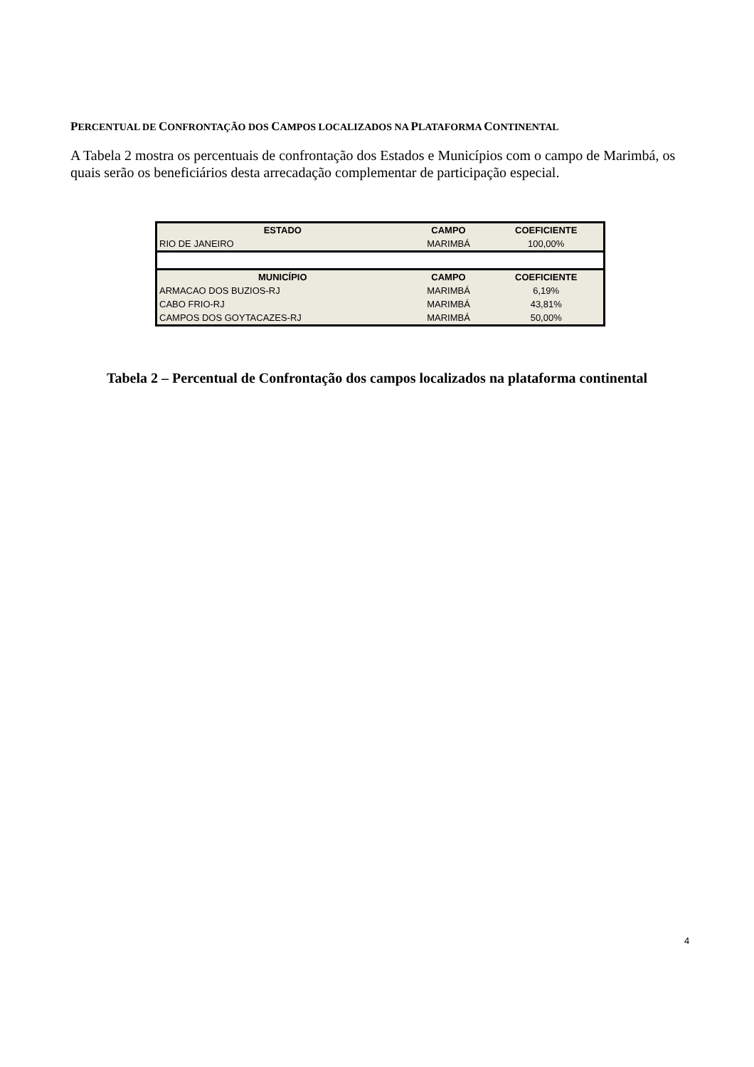PERCENTUAL DE CONFRONTAÇÃO DOS CAMPOS LOCALIZADOS NA PLATAFORMA CONTINENTAL
A Tabela 2 mostra os percentuais de confrontação dos Estados e Municípios com o campo de Marimbá, os quais serão os beneficiários desta arrecadação complementar de participação especial.
| ESTADO | CAMPO | COEFICIENTE |
| --- | --- | --- |
| RIO DE JANEIRO | MARIMBÁ | 100,00% |
| MUNICÍPIO | CAMPO | COEFICIENTE |
| ARMACAO DOS BUZIOS-RJ | MARIMBÁ | 6,19% |
| CABO FRIO-RJ | MARIMBÁ | 43,81% |
| CAMPOS DOS GOYTACAZES-RJ | MARIMBÁ | 50,00% |
Tabela 2 – Percentual de Confrontação dos campos localizados na plataforma continental
4